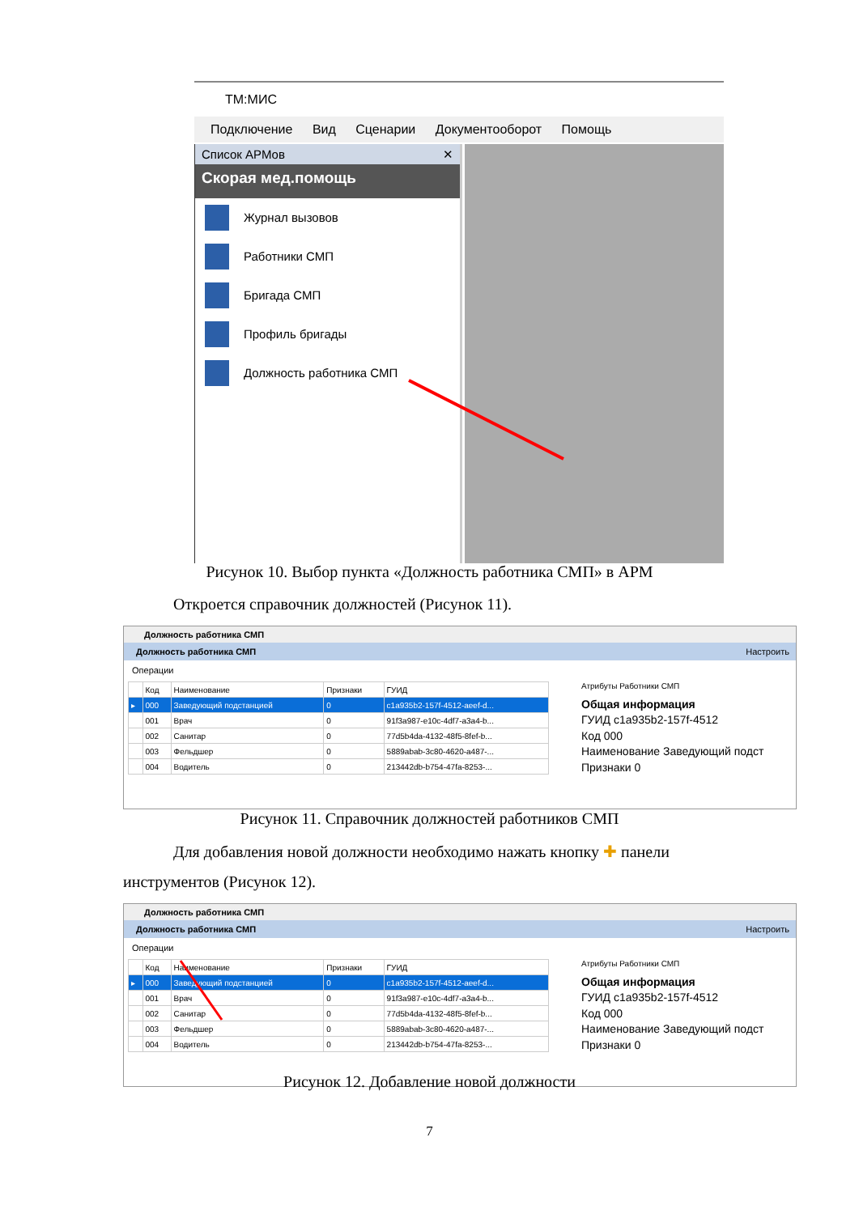ТМ:МИС
Подключение Вид Сценарии Документооборот Помощь
Список АРМов ✕
Скорая мед.помощь
Журнал вызовов
Работники СМП
Бригада СМП
Профиль бригады
Должность работника СМП
Рисунок 10. Выбор пункта «Должность работника СМП» в АРМ
Откроется справочник должностей (Рисунок 11).
Должность работника СМП
Должность работника СМП Настроить
Операции
| | Код | Наименование | Признаки | ГУИД |
| --- | --- | --- | --- | --- |
| ▸ | 000 | Заведующий подстанцией | 0 | c1a935b2-157f-4512-aeef-d... |
| | 001 | Врач | 0 | 91f3a987-e10c-4df7-a3a4-b... |
| | 002 | Санитар | 0 | 77d5b4da-4132-48f5-8fef-b... |
| | 003 | Фельдшер | 0 | 5889abab-3c80-4620-a487-... |
| | 004 | Водитель | 0 | 213442db-b754-47fa-8253-... |
Атрибуты Работники СМП
Общая информация
ГУИД c1a935b2-157f-4512
Код 000
Наименование Заведующий подст
Признаки 0
Рисунок 11. Справочник должностей работников СМП
Для добавления новой должности необходимо нажать кнопку ✚ панели
инструментов (Рисунок 12).
Должность работника СМП
Должность работника СМП Настроить
Операции
| | Код | Наименование | Признаки | ГУИД |
| --- | --- | --- | --- | --- |
| ▸ | 000 | Заведующий подстанцией | 0 | c1a935b2-157f-4512-aeef-d... |
| | 001 | Врач | 0 | 91f3a987-e10c-4df7-a3a4-b... |
| | 002 | Санитар | 0 | 77d5b4da-4132-48f5-8fef-b... |
| | 003 | Фельдшер | 0 | 5889abab-3c80-4620-a487-... |
| | 004 | Водитель | 0 | 213442db-b754-47fa-8253-... |
Атрибуты Работники СМП
Общая информация
ГУИД c1a935b2-157f-4512
Код 000
Наименование Заведующий подст
Признаки 0
Рисунок 12. Добавление новой должности
7